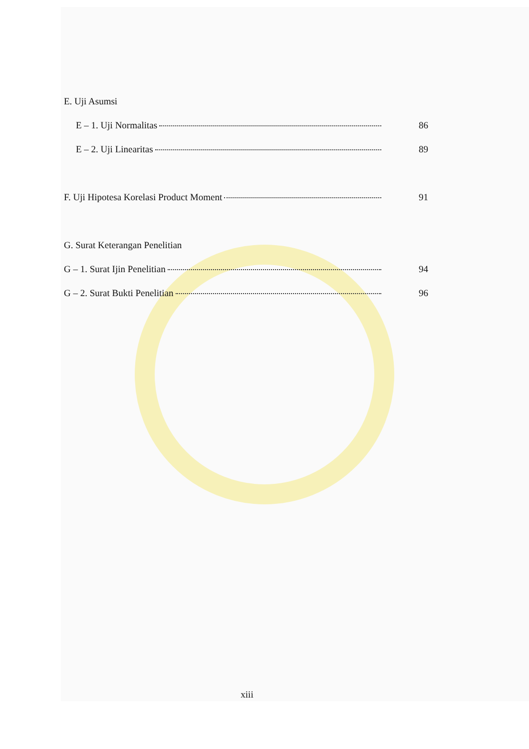E. Uji Asumsi
E – 1. Uji Normalitas 86
E – 2. Uji Linearitas 89
F. Uji Hipotesa Korelasi Product Moment 91
G. Surat Keterangan Penelitian
G – 1. Surat Ijin Penelitian 94
G – 2. Surat Bukti Penelitian 96
xiii